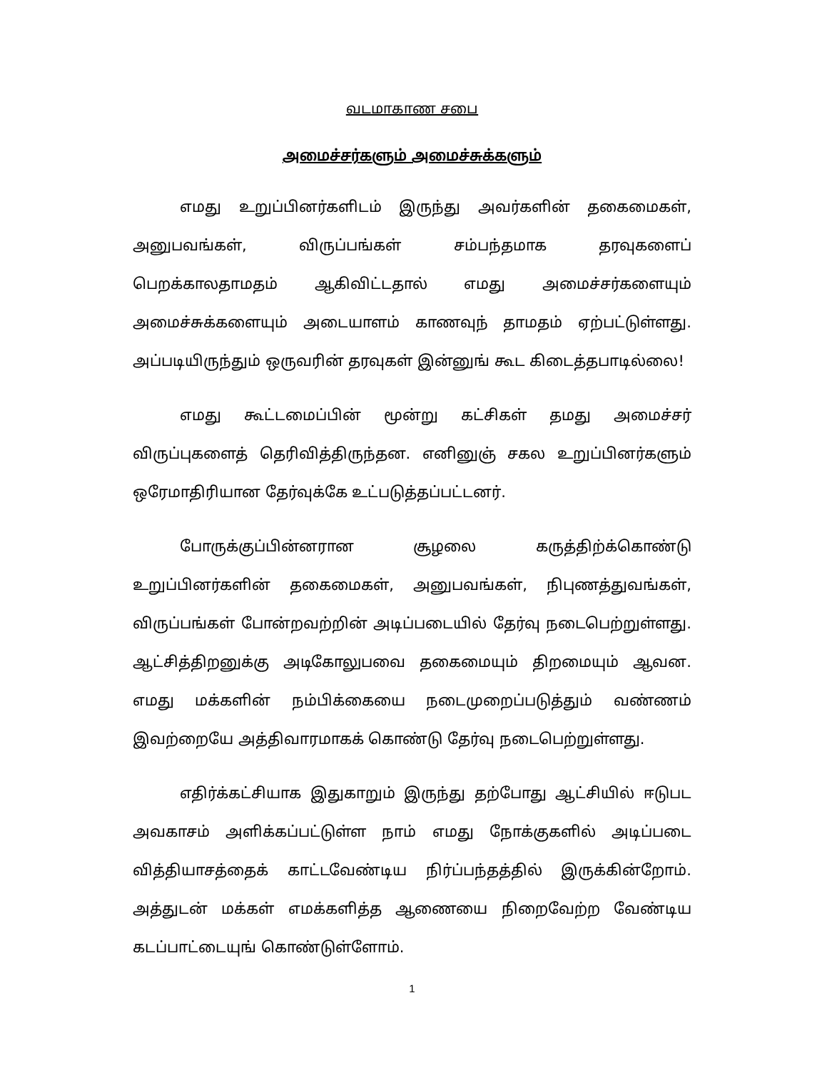வடமாகாண சபை
அமைச்சர்களும் அமைச்சுக்களும்
எமது உறுப்பினர்களிடம் இருந்து அவர்களின் தகைமைகள், அனுபவங்கள், விருப்பங்கள் சம்பந்தமாக தரவுகளைப் பெறக்காலதாமதம் ஆகிவிட்டதால் எமது அமைச்சர்களையும் அமைச்சுக்களையும் அடையாளம் காணவுந் தாமதம் ஏற்பட்டுள்ளது. அப்படியிருந்தும் ஒருவரின் தரவுகள் இன்னுங் கூட கிடைத்தபாடில்லை!
எமது கூட்டமைப்பின் மூன்று கட்சிகள் தமது அமைச்சர் விருப்புகளைத் தெரிவித்திருந்தன. எனினுஞ் சகல உறுப்பினர்களும் ஒரேமாதிரியான தேர்வுக்கே உட்படுத்தப்பட்டனர்.
போருக்குப்பின்னரான சூழலை கருத்திற்க்கொண்டு உறுப்பினர்களின் தகைமைகள், அனுபவங்கள், நிபுணத்துவங்கள், விருப்பங்கள் போன்றவற்றின் அடிப்படையில் தேர்வு நடைபெற்றுள்ளது. ஆட்சித்திறனுக்கு அடிகோலுபவை தகைமையும் திறமையும் ஆவன. எமது மக்களின் நம்பிக்கையை நடைமுறைப்படுத்தும் வண்ணம் இவற்றையே அத்திவாரமாகக் கொண்டு தேர்வு நடைபெற்றுள்ளது.
எதிர்க்கட்சியாக இதுகாறும் இருந்து தற்போது ஆட்சியில் ஈடுபட அவகாசம் அளிக்கப்பட்டுள்ள நாம் எமது நோக்குகளில் அடிப்படை வித்தியாசத்தைக் காட்டவேண்டிய நிர்ப்பந்தத்தில் இருக்கின்றோம். அத்துடன் மக்கள் எமக்களித்த ஆணையை நிறைவேற்ற வேண்டிய கடப்பாட்டையுங் கொண்டுள்ளோம்.
1